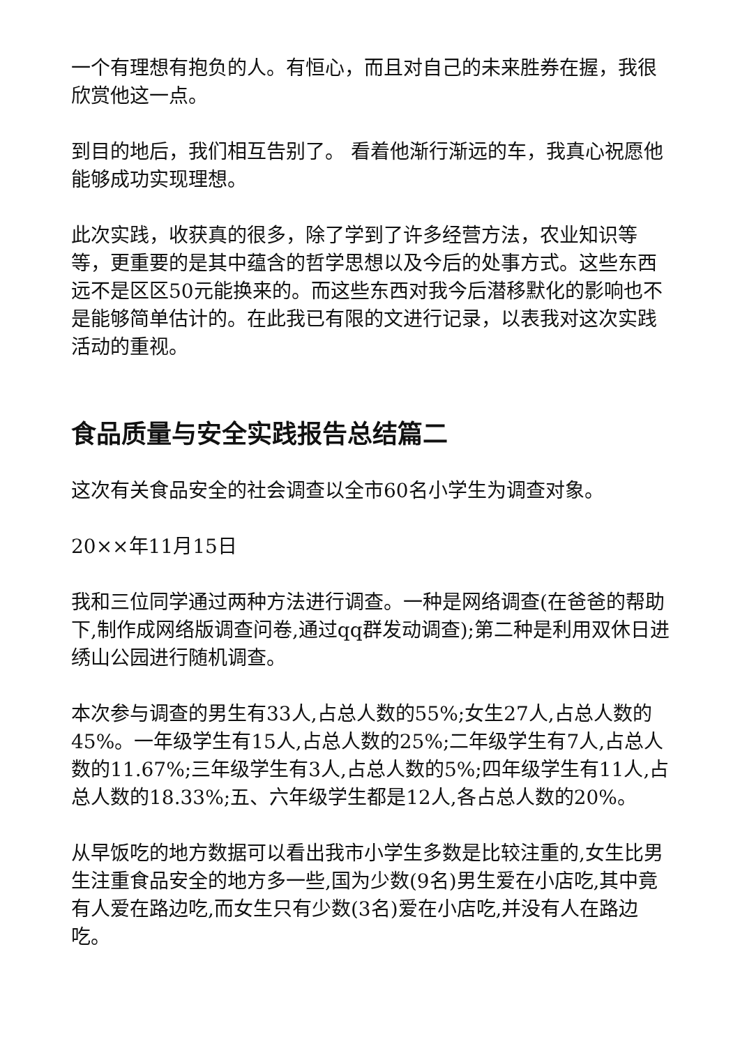一个有理想有抱负的人。有恒心，而且对自己的未来胜券在握，我很欣赏他这一点。
到目的地后，我们相互告别了。 看着他渐行渐远的车，我真心祝愿他能够成功实现理想。
此次实践，收获真的很多，除了学到了许多经营方法，农业知识等等，更重要的是其中蕴含的哲学思想以及今后的处事方式。这些东西远不是区区50元能换来的。而这些东西对我今后潜移默化的影响也不是能够简单估计的。在此我已有限的文进行记录，以表我对这次实践活动的重视。
食品质量与安全实践报告总结篇二
这次有关食品安全的社会调查以全市60名小学生为调查对象。
20××年11月15日
我和三位同学通过两种方法进行调查。一种是网络调查(在爸爸的帮助下,制作成网络版调查问卷,通过qq群发动调查);第二种是利用双休日进绣山公园进行随机调查。
本次参与调查的男生有33人,占总人数的55%;女生27人,占总人数的45%。一年级学生有15人,占总人数的25%;二年级学生有7人,占总人数的11.67%;三年级学生有3人,占总人数的5%;四年级学生有11人,占总人数的18.33%;五、六年级学生都是12人,各占总人数的20%。
从早饭吃的地方数据可以看出我市小学生多数是比较注重的,女生比男生注重食品安全的地方多一些,国为少数(9名)男生爱在小店吃,其中竟有人爱在路边吃,而女生只有少数(3名)爱在小店吃,并没有人在路边吃。